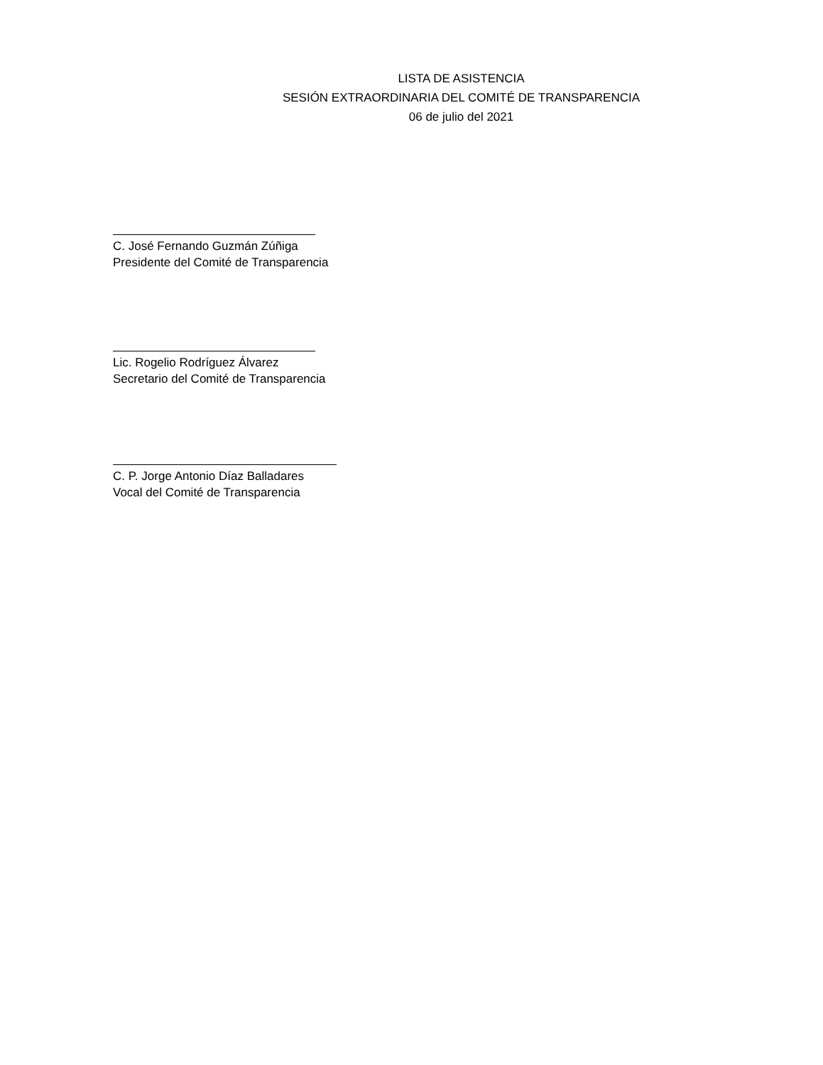LISTA DE ASISTENCIA
SESIÓN EXTRAORDINARIA DEL COMITÉ DE TRANSPARENCIA
06 de julio del 2021
C. José Fernando Guzmán Zúñiga
Presidente del Comité de Transparencia
Lic. Rogelio Rodríguez Álvarez
Secretario del Comité de Transparencia
C. P. Jorge Antonio Díaz Balladares
Vocal del Comité de Transparencia